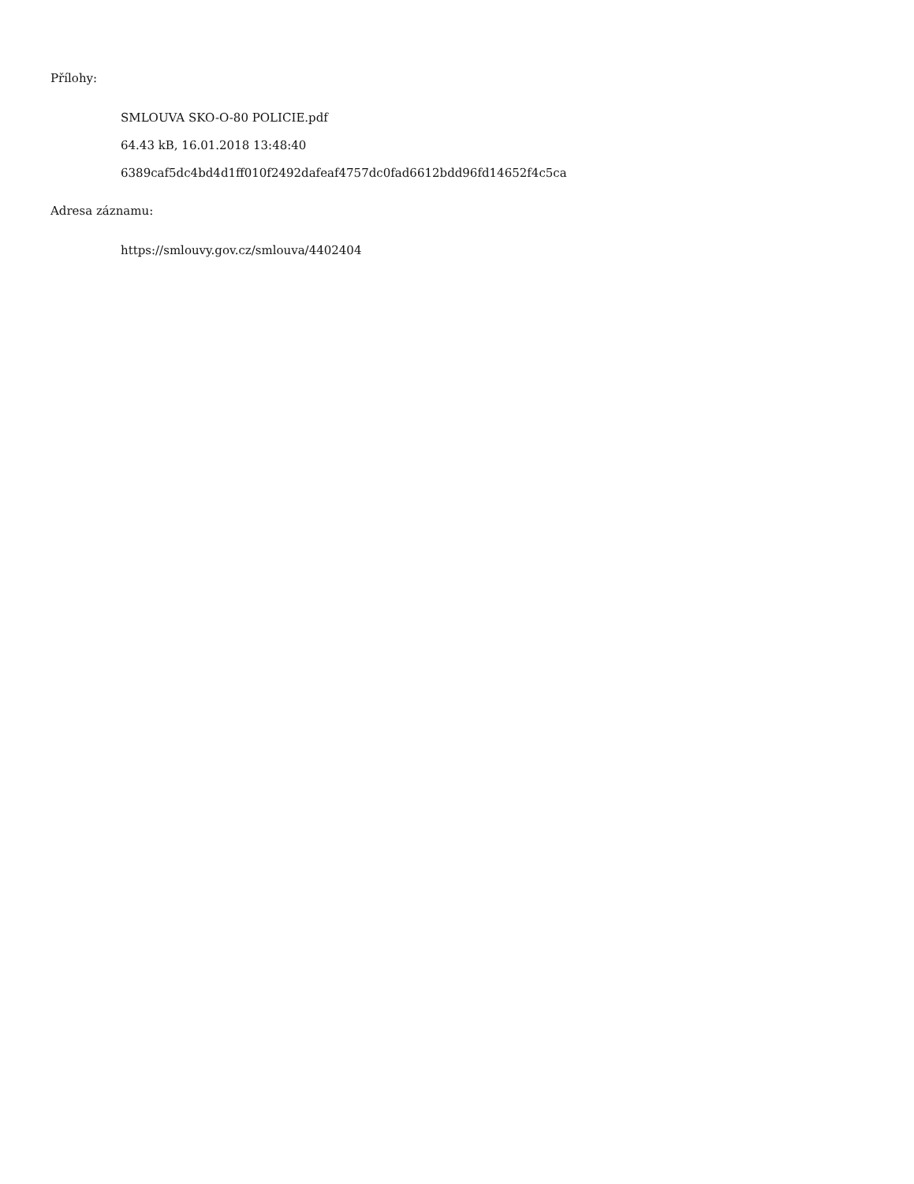Přílohy:
SMLOUVA SKO-O-80 POLICIE.pdf
64.43 kB, 16.01.2018 13:48:40
6389caf5dc4bd4d1ff010f2492dafeaf4757dc0fad6612bdd96fd14652f4c5ca
Adresa záznamu:
https://smlouvy.gov.cz/smlouva/4402404